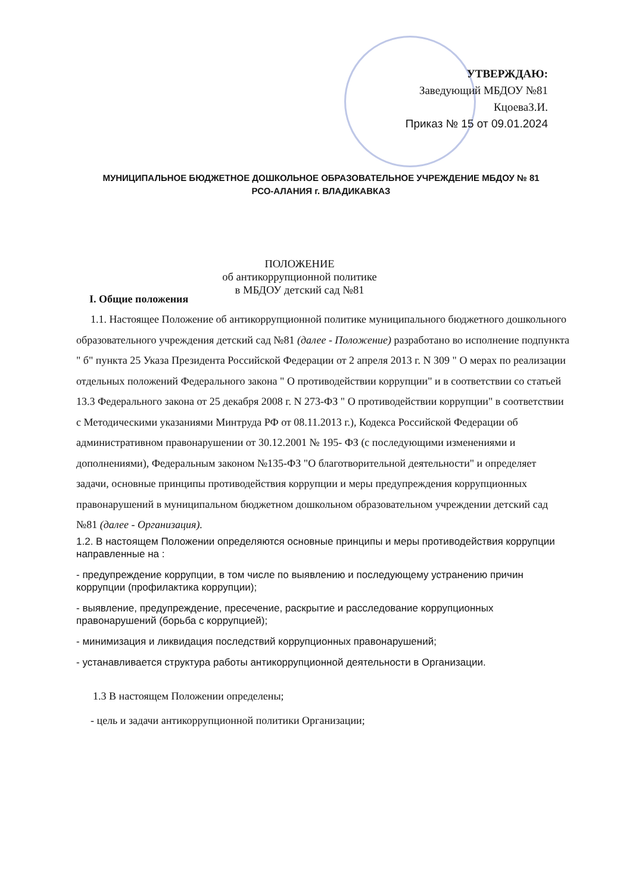УТВЕРЖДАЮ:
Заведующий МБДОУ №81
КцоеваЗ.И.
Приказ № 15 от 09.01.2024
МУНИЦИПАЛЬНОЕ БЮДЖЕТНОЕ ДОШКОЛЬНОЕ ОБРАЗОВАТЕЛЬНОЕ УЧРЕЖДЕНИЕ МБДОУ № 81
РСО-АЛАНИЯ г. ВЛАДИКАВКАЗ
ПОЛОЖЕНИЕ
об антикоррупционной политике
в МБДОУ детский сад №81
I. Общие положения
1.1. Настоящее Положение об антикоррупционной политике муниципального бюджетного дошкольного образовательного учреждения детский сад №81 (далее - Положение) разработано во исполнение подпункта " б" пункта 25 Указа Президента Российской Федерации от 2 апреля 2013 г. N 309 " О мерах по реализации отдельных положений Федерального закона " О противодействии коррупции" и в соответствии со статьей 13.3 Федерального закона от 25 декабря 2008 г. N 273-ФЗ " О противодействии коррупции" в соответствии с Методическими указаниями Минтруда РФ от 08.11.2013 г.), Кодекса Российской Федерации об административном правонарушении от 30.12.2001 № 195- ФЗ (с последующими изменениями и дополнениями), Федеральным законом №135-ФЗ "О благотворительной деятельности" и определяет задачи, основные принципы противодействия коррупции и меры предупреждения коррупционных правонарушений в муниципальном бюджетном дошкольном образовательном учреждении детский сад №81 (далее - Организация).
1.2. В настоящем Положении определяются основные принципы и меры противодействия коррупции направленные на :
- предупреждение коррупции, в том числе по выявлению и последующему устранению причин коррупции (профилактика коррупции);
- выявление, предупреждение, пресечение, раскрытие и расследование коррупционных правонарушений (борьба с коррупцией);
- минимизация и ликвидация последствий коррупционных правонарушений;
- устанавливается структура работы антикоррупционной деятельности в Организации.
1.3 В настоящем Положении определены;
- цель и задачи антикоррупционной политики Организации;